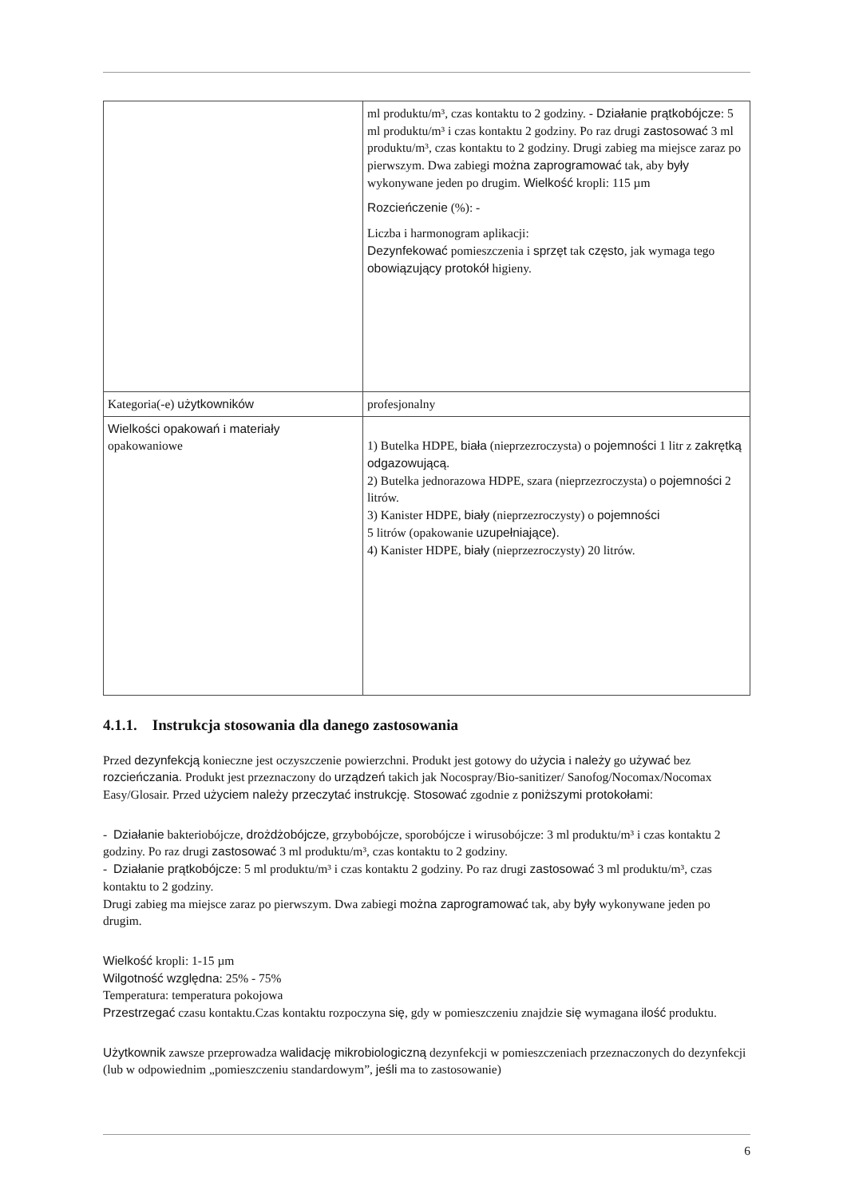| | ml produktu/m³, czas kontaktu to 2 godziny. - Działanie prątkobójcze : 5 ml produktu/m³ i czas kontaktu 2 godziny. Po raz drugi zastosować 3 ml produktu/m³, czas kontaktu to 2 godziny. Drugi zabieg ma miejsce zaraz po pierwszym. Dwa zabiegi można zaprogramować tak, aby były wykonywane jeden po drugim. Wielkość kropli: 115 µm Rozcieńczenie (%): - Liczba i harmonogram aplikacji: Dezynfekować pomieszczenia i sprzęt tak często , jak wymaga tego obowiązujący protokół higieny. |
| Kategoria(-e) użytkowników | profesjonalny |
| Wielkości opakowań i materiały opakowaniowe | 1) Butelka HDPE, biała (nieprzezroczysta) o pojemności 1 litr z zakrętką odgazowującą. 2) Butelka jednorazowa HDPE, szara (nieprzezroczysta) o pojemności 2 litrów. 3) Kanister HDPE, biały (nieprzezroczysty) o pojemności 5 litrów (opakowanie uzupełniające). 4) Kanister HDPE, biały (nieprzezroczysty) 20 litrów. |
4.1.1. Instrukcja stosowania dla danego zastosowania
Przed dezynfekcją konieczne jest oczyszczenie powierzchni. Produkt jest gotowy do użycia i należy go używać bez rozcieńczania. Produkt jest przeznaczony do urządzeń takich jak Nocospray/Bio-sanitizer/ Sanofog/Nocomax/Nocomax Easy/Glosair. Przed użyciem należy przeczytać instrukcję. Stosować zgodnie z poniższymi protokołami:
- Działanie bakteriobójcze, drożdżobójcze, grzybobójcze, sporobójcze i wirusobójcze: 3 ml produktu/m³ i czas kontaktu 2 godziny. Po raz drugi zastosować 3 ml produktu/m³, czas kontaktu to 2 godziny.
- Działanie prątkobójcze: 5 ml produktu/m³ i czas kontaktu 2 godziny. Po raz drugi zastosować 3 ml produktu/m³, czas kontaktu to 2 godziny.
Drugi zabieg ma miejsce zaraz po pierwszym. Dwa zabiegi można zaprogramować tak, aby były wykonywane jeden po drugim.
Wielkość kropli: 1-15 µm
Wilgotność względna: 25% - 75%
Temperatura: temperatura pokojowa
Przestrzegać czasu kontaktu.Czas kontaktu rozpoczyna się, gdy w pomieszczeniu znajdzie się wymagana ilość produktu.
Użytkownik zawsze przeprowadza walidację mikrobiologiczną dezynfekcji w pomieszczeniach przeznaczonych do dezynfekcji (lub w odpowiednim „pomieszczeniu standardowym”, jeśli ma to zastosowanie)
6